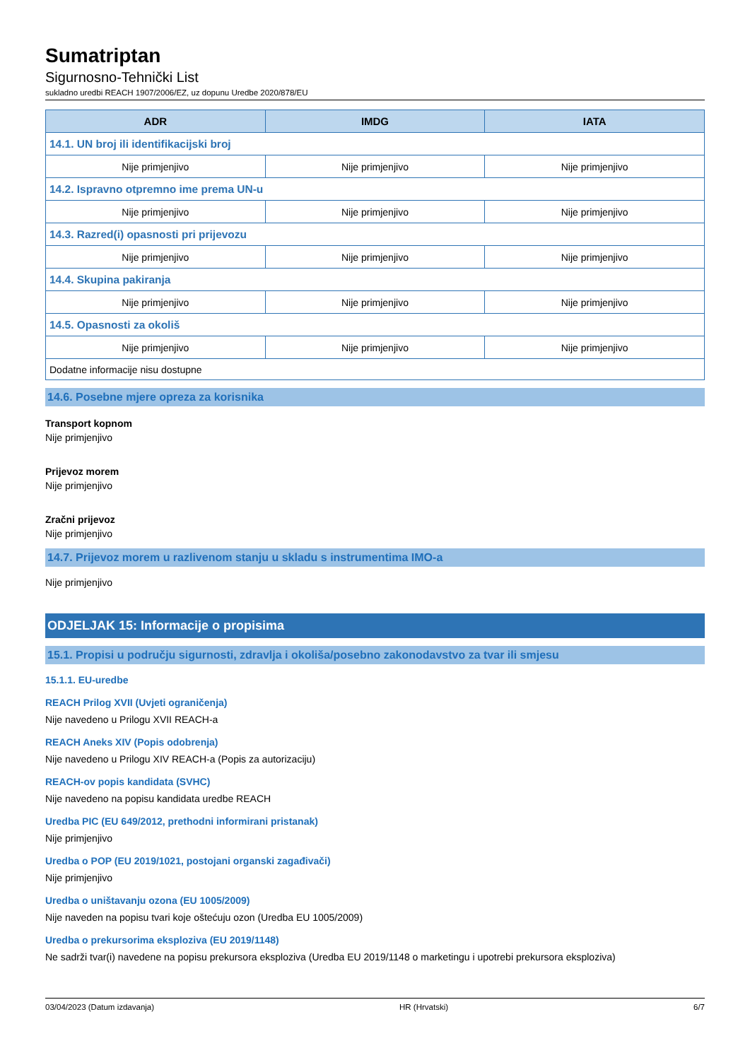Sumatriptan
Sigurnosno-Tehnički List
sukladno uredbi REACH 1907/2006/EZ, uz dopunu Uredbe 2020/878/EU
| ADR | IMDG | IATA |
| --- | --- | --- |
| 14.1. UN broj ili identifikacijski broj | | |
| Nije primjenjivo | Nije primjenjivo | Nije primjenjivo |
| 14.2. Ispravno otpremno ime prema UN-u | | |
| Nije primjenjivo | Nije primjenjivo | Nije primjenjivo |
| 14.3. Razred(i) opasnosti pri prijevozu | | |
| Nije primjenjivo | Nije primjenjivo | Nije primjenjivo |
| 14.4. Skupina pakiranja | | |
| Nije primjenjivo | Nije primjenjivo | Nije primjenjivo |
| 14.5. Opasnosti za okoliš | | |
| Nije primjenjivo | Nije primjenjivo | Nije primjenjivo |
| Dodatne informacije nisu dostupne | | |
14.6. Posebne mjere opreza za korisnika
Transport kopnom
Nije primjenjivo
Prijevoz morem
Nije primjenjivo
Zračni prijevoz
Nije primjenjivo
14.7. Prijevoz morem u razlivenom stanju u skladu s instrumentima IMO-a
Nije primjenjivo
ODJELJAK 15: Informacije o propisima
15.1. Propisi u području sigurnosti, zdravlja i okoliša/posebno zakonodavstvo za tvar ili smjesu
15.1.1. EU-uredbe
REACH Prilog XVII (Uvjeti ograničenja)
Nije navedeno u Prilogu XVII REACH-a
REACH Aneks XIV (Popis odobrenja)
Nije navedeno u Prilogu XIV REACH-a (Popis za autorizaciju)
REACH-ov popis kandidata (SVHC)
Nije navedeno na popisu kandidata uredbe REACH
Uredba PIC (EU 649/2012, prethodni informirani pristanak)
Nije primjenjivo
Uredba o POP (EU 2019/1021, postojani organski zagađivači)
Nije primjenjivo
Uredba o uništavanju ozona (EU 1005/2009)
Nije naveden na popisu tvari koje oštećuju ozon (Uredba EU 1005/2009)
Uredba o prekursorima eksploziva (EU 2019/1148)
Ne sadrži tvar(i) navedene na popisu prekursora eksploziva (Uredba EU 2019/1148 o marketingu i upotrebi prekursora eksploziva)
03/04/2023 (Datum izdavanja) HR (Hrvatski) 6/7